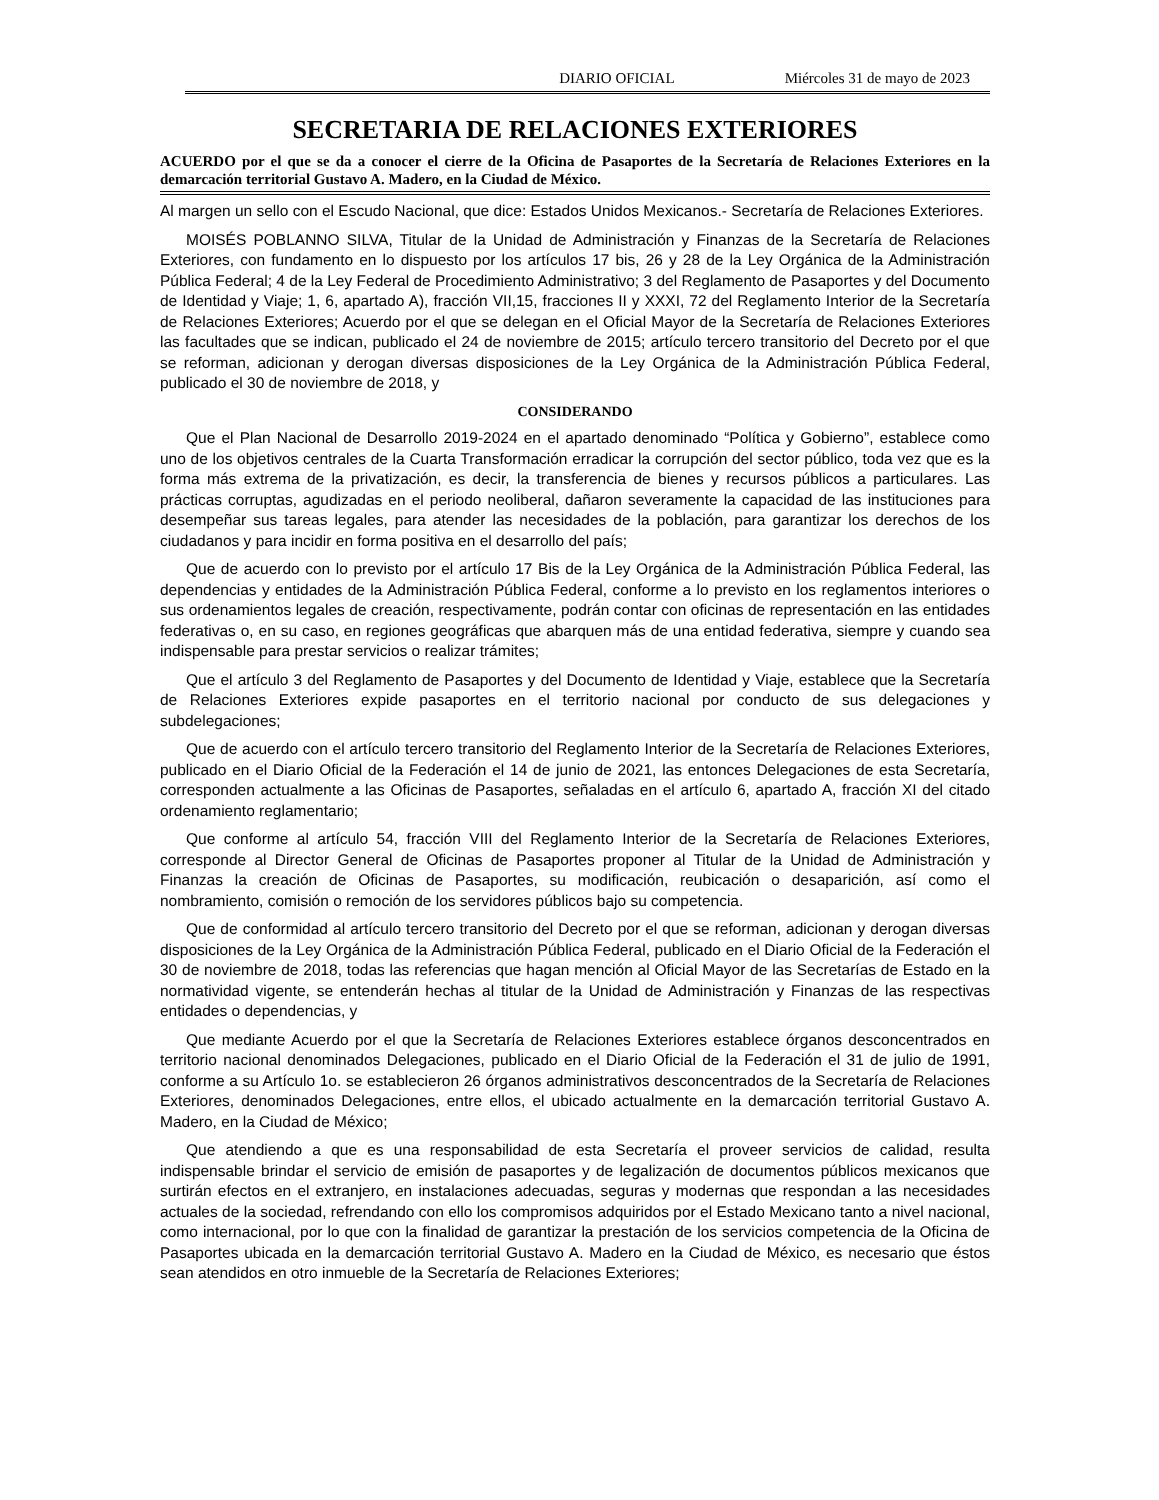DIARIO OFICIAL Miércoles 31 de mayo de 2023
SECRETARIA DE RELACIONES EXTERIORES
ACUERDO por el que se da a conocer el cierre de la Oficina de Pasaportes de la Secretaría de Relaciones Exteriores en la demarcación territorial Gustavo A. Madero, en la Ciudad de México.
Al margen un sello con el Escudo Nacional, que dice: Estados Unidos Mexicanos.- Secretaría de Relaciones Exteriores.
MOISÉS POBLANNO SILVA, Titular de la Unidad de Administración y Finanzas de la Secretaría de Relaciones Exteriores, con fundamento en lo dispuesto por los artículos 17 bis, 26 y 28 de la Ley Orgánica de la Administración Pública Federal; 4 de la Ley Federal de Procedimiento Administrativo; 3 del Reglamento de Pasaportes y del Documento de Identidad y Viaje; 1, 6, apartado A), fracción VII,15, fracciones II y XXXI, 72 del Reglamento Interior de la Secretaría de Relaciones Exteriores; Acuerdo por el que se delegan en el Oficial Mayor de la Secretaría de Relaciones Exteriores las facultades que se indican, publicado el 24 de noviembre de 2015; artículo tercero transitorio del Decreto por el que se reforman, adicionan y derogan diversas disposiciones de la Ley Orgánica de la Administración Pública Federal, publicado el 30 de noviembre de 2018, y
CONSIDERANDO
Que el Plan Nacional de Desarrollo 2019-2024 en el apartado denominado “Política y Gobierno”, establece como uno de los objetivos centrales de la Cuarta Transformación erradicar la corrupción del sector público, toda vez que es la forma más extrema de la privatización, es decir, la transferencia de bienes y recursos públicos a particulares. Las prácticas corruptas, agudizadas en el periodo neoliberal, dañaron severamente la capacidad de las instituciones para desempeñar sus tareas legales, para atender las necesidades de la población, para garantizar los derechos de los ciudadanos y para incidir en forma positiva en el desarrollo del país;
Que de acuerdo con lo previsto por el artículo 17 Bis de la Ley Orgánica de la Administración Pública Federal, las dependencias y entidades de la Administración Pública Federal, conforme a lo previsto en los reglamentos interiores o sus ordenamientos legales de creación, respectivamente, podrán contar con oficinas de representación en las entidades federativas o, en su caso, en regiones geográficas que abarquen más de una entidad federativa, siempre y cuando sea indispensable para prestar servicios o realizar trámites;
Que el artículo 3 del Reglamento de Pasaportes y del Documento de Identidad y Viaje, establece que la Secretaría de Relaciones Exteriores expide pasaportes en el territorio nacional por conducto de sus delegaciones y subdelegaciones;
Que de acuerdo con el artículo tercero transitorio del Reglamento Interior de la Secretaría de Relaciones Exteriores, publicado en el Diario Oficial de la Federación el 14 de junio de 2021, las entonces Delegaciones de esta Secretaría, corresponden actualmente a las Oficinas de Pasaportes, señaladas en el artículo 6, apartado A, fracción XI del citado ordenamiento reglamentario;
Que conforme al artículo 54, fracción VIII del Reglamento Interior de la Secretaría de Relaciones Exteriores, corresponde al Director General de Oficinas de Pasaportes proponer al Titular de la Unidad de Administración y Finanzas la creación de Oficinas de Pasaportes, su modificación, reubicación o desaparición, así como el nombramiento, comisión o remoción de los servidores públicos bajo su competencia.
Que de conformidad al artículo tercero transitorio del Decreto por el que se reforman, adicionan y derogan diversas disposiciones de la Ley Orgánica de la Administración Pública Federal, publicado en el Diario Oficial de la Federación el 30 de noviembre de 2018, todas las referencias que hagan mención al Oficial Mayor de las Secretarías de Estado en la normatividad vigente, se entenderán hechas al titular de la Unidad de Administración y Finanzas de las respectivas entidades o dependencias, y
Que mediante Acuerdo por el que la Secretaría de Relaciones Exteriores establece órganos desconcentrados en territorio nacional denominados Delegaciones, publicado en el Diario Oficial de la Federación el 31 de julio de 1991, conforme a su Artículo 1o. se establecieron 26 órganos administrativos desconcentrados de la Secretaría de Relaciones Exteriores, denominados Delegaciones, entre ellos, el ubicado actualmente en la demarcación territorial Gustavo A. Madero, en la Ciudad de México;
Que atendiendo a que es una responsabilidad de esta Secretaría el proveer servicios de calidad, resulta indispensable brindar el servicio de emisión de pasaportes y de legalización de documentos públicos mexicanos que surtirán efectos en el extranjero, en instalaciones adecuadas, seguras y modernas que respondan a las necesidades actuales de la sociedad, refrendando con ello los compromisos adquiridos por el Estado Mexicano tanto a nivel nacional, como internacional, por lo que con la finalidad de garantizar la prestación de los servicios competencia de la Oficina de Pasaportes ubicada en la demarcación territorial Gustavo A. Madero en la Ciudad de México, es necesario que éstos sean atendidos en otro inmueble de la Secretaría de Relaciones Exteriores;